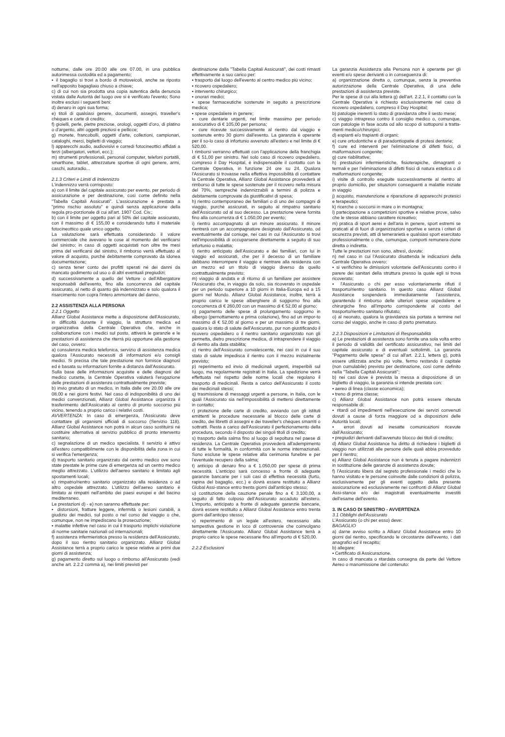notturne, dalle ore 20.00 alle ore 07.00, in una pubblica autorimessa custodita ed a pagamento;
▪ il bagaglio si trovi a bordo di motoveicoli, anche se riposto nell'apposito bagagliaio chiuso a chiave;
c) di cui non sia prodotta una copia autentica della denuncia vistata dalle Autorità del luogo ove si è verificato l'evento; Sono inoltre esclusi i seguenti beni:
d) denaro in ogni sua forma;
e) titoli di qualsiasi genere, documenti, assegni, traveller's chèques e carte di credito;
f) gioielli, perle, pietre preziose, orologi, oggetti d'oro, di platino o d'argento, altri oggetti preziosi e pellicce;
g) monete, francobolli, oggetti d'arte, collezioni, campionari, cataloghi, merci, biglietti di viaggio;
l) apparecchi audio, audiovisivi e corredi fotocineottici affidati a terzi (albergatori, vettori, ecc.);
m) strumenti professionali, personal computer, telefoni portatili, smarthone, tablet, attrezzature sportive di ogni genere, armi, caschi, autoradio...
2.1.3 Criteri e Limiti di Indennizzo
L'indennizzo verrà corrisposto:
a) con il limite del capitale assicurato per evento, per periodo di assicurazione e per destinazione, così come definito nella "Tabella Capitali Assicurati". L'assicurazione è prestata a "primo rischio assoluto" e quindi senza applicazione della regola pro-porzionale di cui all'art. 1907 Cod. Civ.;
b) con il limite per oggetto pari al 50% del capitale assicurato, con il massimo di € 155,00 e considerando tutto il materiale fotocineottico quale unico oggetto.
La valutazione sarà effettuata considerando il valore commerciale che avevano le cose al momento del verificarsi del sinistro; in caso di oggetti acquistati non oltre tre mesi prima del verificarsi del sinistro, il rimborso verrà effettuato al valore di acquisto, purché debitamente comprovato da idonea documentazione;
c) senza tener conto dei profitti sperati né dei danni da mancato godimento od uso o di altri eventuali pregiudizi;
d) successivamente a quello del Vettore o dell'Albergatore responsabili dell'evento, fino alla concorrenza del capitale assicurato, al netto di quanto già indennizzato e solo qualora il risarcimento non copra l'intero ammontare del danno.
2.2 ASSISTENZA ALLA PERSONA
2.2.1 Oggetto
Allianz Global Assistance mette a disposizione dell'Assicurato, in difficoltà durante il viaggio, la struttura medica ed organizzativa della Centrale Operativa che, anche in collaborazione con i medici sul posto, attiverà le garanzie e le prestazioni di assistenza che riterrà più opportune alla gestione del caso, ovvero:
a) consulenza medica telefonica, servizio di assistenza medica qualora l'Assicurato necessiti di informazioni e/o consigli medici. Si precisa che tale prestazione non fornisce diagnosi ed è basata su informazioni fornite a distanza dall'Assicurato.
Sulla base delle informazioni acquisite e delle diagnosi del medico curante, la Centrale Operativa valuterà l'erogazione delle prestazioni di assistenza contrattualmente previste;
b) invio gratuito di un medico, in Italia dalle ore 20.00 alle ore 08.00 e nei giorni festivi. Nel caso di indisponibilità di uno dei medici convenzionati, Allianz Global Assistance organizza il trasferimento dell'Assicurato al centro di pronto soccorso più vicino, tenendo a proprio carico i relativi costi.
AVVERTENZA: In caso di emergenza, l'Assicurato deve contattare gli organismi ufficiali di soccorso (Servizio 118). Allianz Global Assistance non potrà in alcun caso sostituirsi né costituire alternativa al servizio pubblico di pronto intervento sanitario;
c) segnalazione di un medico specialista. Il servizio è attivo all'estero compatibilmente con le disponibilità della zona in cui si verifica l'emergenza;
d) trasporto sanitario organizzato dal centro medico ove sono state prestate le prime cure di emergenza ad un centro medico meglio attrezzato. L'utilizzo dell'aereo sanitario è limitato agli spostamenti locali;
e) rimpatrio/rientro sanitario organizzato alla residenza o ad altro ospedale attrezzato. L'utilizzo dell'aereo sanitario è limitato ai rimpatri nell'ambito dei paesi europei e del bacino mediterraneo.
Le prestazioni d) - e) non saranno effettuate per:
▪ distorsioni, fratture leggere, infermità o lesioni curabili, a giudizio dei medici, sul posto o nel corso del viaggio o che, comunque, non ne impediscano la prosecuzione;
▪ malattie infettive nel caso in cui il trasporto implichi violazione di norme sanitarie nazionali od internazionali;
f) assistenza infermieristica presso la residenza dell'Assicurato, dopo il suo rientro sanitario organizzato. Allianz Global Assistance terrà a proprio carico le spese relative ai primi due giorni di assistenza;
g) pagamento diretto sul luogo o rimborso all'Assicurato (vedi anche art. 2.2.2 comma a), nei limiti previsti per
destinazione dalla "Tabella Capitali Assicurati", dei costi rimasti effettivamente a suo carico per:
▪ trasporto dal luogo dell'evento al centro medico più vicino;
▪ ricovero ospedaliero;
▪ intervento chirurgico;
▪ onorari medici;
▪ spese farmaceutiche sostenute in seguito a prescrizione medica;
▪ spese ospedaliere in genere;
▪ cure dentarie urgenti, nel limite massimo per periodo assicurativo di € 105,00 per persona;
▪ cure ricevute successivamente al rientro dal viaggio e sostenute entro 30 giorni dall'evento. La garanzia è operante per il so-lo caso di infortunio avvenuto all'estero e nel limite di € 520,00.
I rimborsi verranno effettuati con l'applicazione della franchigia di € 51,00 per sinistro. Nel solo caso di ricovero ospedaliero, compreso il Day Hospital, è indispensabile il contatto con la Centrale Operativa, in funzione 24 ore su 24. Qualora l'Assicurato si trovasse nella effettiva impossibilità di contattare la Centrale Operativa, Allianz Global Assistance provvederà al rimborso di tutte le spese sostenute per il ricovero nella misura del 70%, sempreché indennizzabili a termini di polizza e debitamente comprovate da giustificativi di spesa;
h) rientro contemporaneo dei familiari o di uno dei compagni di viaggio, purché assicurati, in seguito al rimpatrio sanitario dell'Assicurato od al suo decesso. La prestazione viene fornita fino alla concorrenza di € 1.050,00 per evento;
i) rientro accompagnato di un minore assicurato. Il minore rientrerà con un accompagnatore designato dall'Assicurato, od eventualmente dal coniuge, nei casi in cui l'Assicurato si trovi nell'impossibilità di occuparsene direttamente a seguito di suo infortunio o malattia;
l) rientro anticipato dell'Assicurato e dei familiari, con lui in viaggio ed assicurati, che per il decesso di un familiare debbano interrompere il viaggio e rientrare alla residenza con un mezzo ed un titolo di viaggio diverso da quello contrattualmente previsto;
m) viaggio di andata e di ritorno di un familiare per assistere l'Assicurato che, in viaggio da solo, sia ricoverato in ospedale per un periodo superiore a 10 giorni in Italia-Europa ed a 15 giorni nel Mondo. Allianz Global Assistance, inoltre, terrà a proprio carico le spese alberghiere di soggiorno fino alla concorrenza di € 260,00 con un massimo di € 52,00 al giorno;
n) pagamento delle spese di prolungamento soggiorno in albergo (pernottamento e prima colazione), fino ad un impor-to massimo di € 52,00 al giorno e per un massimo di tre giorni, qualora lo stato di salute dell'Assicurato, pur non giustificando il ricovero ospedaliero o il rientro sanitario organizzato non gli permetta, dietro prescrizione medica, di intraprendere il viaggio di rientro alla data stabilita;
o) rientro dell'Assicurato convalescente, nei casi in cui il suo stato di salute impedisca il rientro con il mezzo inizialmente previsto;
p) reperimento ed invio di medicinali urgenti, irreperibili sul luogo, ma regolarmente registrati in Italia. La spedizione verrà effettuata nel rispetto delle norme locali che regolano il trasporto di medicinali. Resta a carico dell'Assicurato il costo dei medicinali stessi;
q) trasmissione di messaggi urgenti a persone, in Italia, con le quali l'Assicurato sia nell'impossibilità di mettersi direttamente in contatto;
r) protezione delle carte di credito, avviando con gli istituti emittenti le procedure necessarie al blocco delle carte di credito, dei libretti di assegni e dei traveller's chèques smarriti o sottratti. Resta a carico dell'Assicurato il perfezionamento della procedura, secondo il disposto dei singoli titoli di credito;
s) trasporto della salma fino al luogo di sepoltura nel paese di residenza. La Centrale Operativa provvederà all'adempimento di tutte le formalità, in conformità con le norme internazionali. Sono escluse le spese relative alla cerimonia funebre e per l'eventuale recupero della salma;
t) anticipo di denaro fino a € 1.050,00 per spese di prima necessità. L'anticipo sarà concesso a fronte di adeguate garanzie bancarie per i soli casi di effettiva necessità (furto, rapina del bagaglio, ecc.) e dovrà essere restituito a Allianz Global Assi-stance entro trenta giorni dall'anticipo stesso;
u) costituzione della cauzione penale fino a € 3.100,00, a seguito di fatto colposo dell'Assicurato accaduto all'estero. L'importo, anticipato a fronte di adeguate garanzie bancarie, dovrà essere restituito a Allianz Global Assistance entro trenta giorni dall'anticipo stesso;
v) reperimento di un legale all'estero, necessario alla tempestiva gestione in loco di controversie che coinvolgano direttamente l'Assicurato. Allianz Global Assistance terrà a proprio carico le spese necessarie fino all'importo di € 520,00.
2.2.2 Esclusioni
La garanzia Assistenza alla Persona non è operante per gli eventi e/o spese derivanti o in conseguenza di:
a) organizzazione diretta o, comunque, senza la preventiva autorizzazione della Centrale Operativa, di una delle prestazioni di assistenza previste.
Per le spese di cui alla lettera g) dell'art. 2.2.1, il contatto con la Centrale Operativa è richiesto esclusivamente nel caso di ricovero ospedaliero, compreso il Day Hospital;
b) patologie inerenti lo stato di gravidanza oltre il sesto mese;
c) viaggio intrapreso contro il consiglio medico o, comunque, con patologie in fase acuta od allo scopo di sottoporsi a tratta-menti medico/chirurgici;
d) espianti e/o trapianti di organi;
e) cure ortodontiche e di paradontiopatie di protesi dentarie;
f) cure ed interventi per l'eliminazione di difetti fisici, di malformazioni congenite;
g) cure riabilitative;
h) prestazioni infermieristiche, fisioterapiche, dimagranti o termali e per l'eliminazione di difetti fisici di natura estetica o di malformazioni congenite;
i) visite di controllo eseguite successivamente al rientro al proprio domicilio, per situazioni conseguenti a malattie iniziate in viaggio
j) acquisto, manutenzione e riparazione di apparecchi protesici e terapeutici;
k) ricerche o soccorsi in mare o in montagna;
l) partecipazione a competizioni sportive e relative prove, salvo che le stesse abbiano carattere ricreativo;
m) pratica di sport aerei e dell'aria in genere, sport estremi se praticati al di fuori di organizzazioni sportive e senza i criteri di sicurezza previsti, atti di temerarietà e qualsiasi sport esercitato professionalmente o che, comunque, comporti remunera-zione diretta o indiretta.
Tutte le prestazioni non sono, altresì, dovute:
n) nel caso in cui l'Assicurato disattenda le indicazioni della Centrale Operativa ovvero:
▪ si verifichino le dimissioni volontarie dell'Assicurato contro il parere dei sanitari della struttura presso la quale egli si trova ricoverato;
▪ l'Assicurato o chi per esso volontariamente rifiuti il trasporto/rientro sanitario. In questo caso Allianz Global Assistance sospenderà immediatamente l'assistenza, garantendo il rimborso delle ulteriori spese ospedaliere e chirurgiche fino all'importo corrispondente al costo del trasporto/rientro sanitario rifiutato;
o) al neonato, qualora la gravidanza sia portata a termine nel corso del viaggio, anche in caso di parto prematuro.
2.2.3 Disposizioni e Limitazioni di Responsabilità
a) Le prestazioni di assistenza sono fornite una sola volta entro il periodo di validità del certificato assicurativo, nei limiti del capitale assicurato e di eventuali sottolimiti. La garanzia "Pagamento delle spese" di cui all'art. 2.2.1, lettera g), potrà essere utilizzata anche più volte, fermo restando il capitale (non cumulabile) previsto per destinazione, così come definito nella "Tabella Capitali Assicurati";
b) nei casi dove è prevista la messa a disposizione di un biglietto di viaggio, la garanzia si intende prestata con:
▪ aereo di linea (classe economica);
▪ treno di prima classe;
c) Allianz Global Assistance non potrà essere ritenuta responsabile di:
▪ ritardi od impedimenti nell'esecuzione dei servizi convenuti dovuti a cause di forza maggiore od a disposizioni delle Autorità locali;
▪ errori dovuti ad inesatte comunicazioni ricevute dall'Assicurato;
▪ pregiudizi derivanti dall'avvenuto blocco dei titoli di credito;
d) Allianz Global Assistance ha diritto di richiedere i biglietti di viaggio non utilizzati alle persone delle quali abbia provveduto per il rientro;
e) Allianz Global Assistance non è tenuta a pagare indennizzi in sostituzione delle garanzie di assistenza dovute;
f) l'Assicurato libera dal segreto professionale i medici che lo hanno visitato e le persone coinvolte dalle condizioni di polizza, esclusivamente per gli eventi oggetto della presente assicurazione ed esclusivamente nei confronti di Allianz Global Assi-stance e/o dei magistrati eventualmente investiti dell'esame dell'evento.
3. IN CASO DI SINISTRO - AVVERTENZA
3.1 Obblighi dell'Assicurato
L'Assicurato (o chi per esso) deve:
BAGAGLIO
a) darne avviso scritto a Allianz Global Assistance entro 10 giorni dal rientro, specificando le circostanze dell'evento, i dati anagrafici ed il recapito;
b) allegare:
▪ Certificato di Assicurazione.
In caso di mancata o ritardata consegna da parte del Vettore Aereo o manomissione del contenuto: